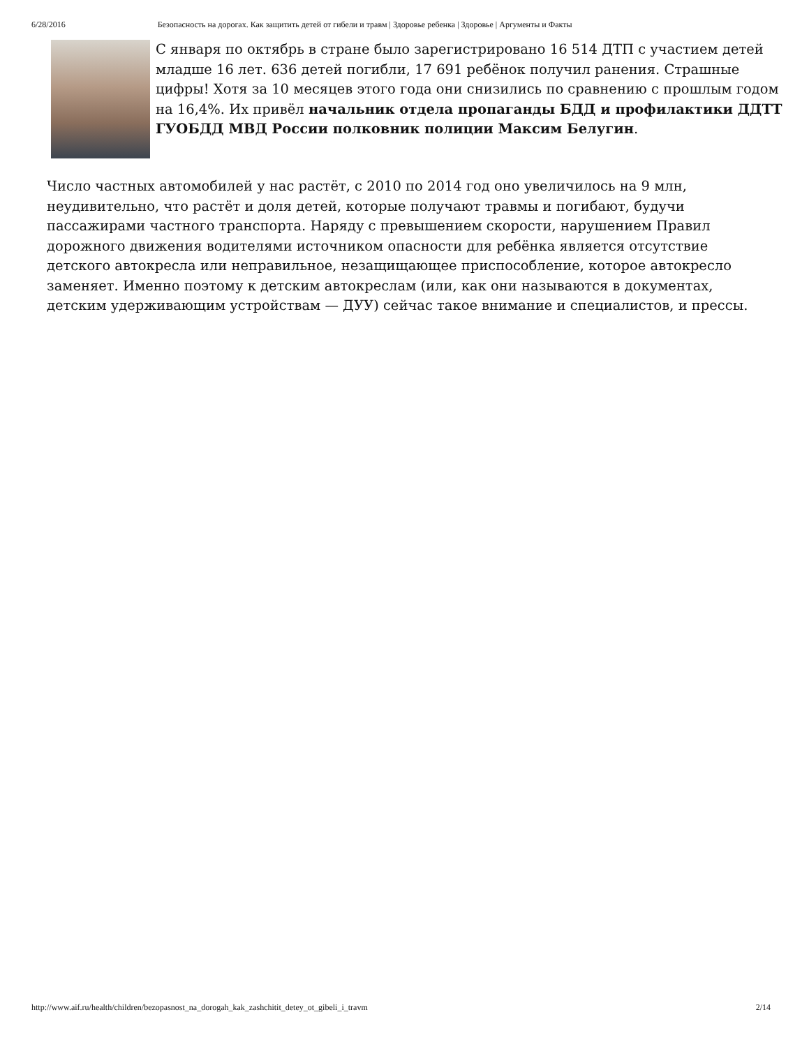6/28/2016 Безопасность на дорогах. Как защитить детей от гибели и травм | Здоровье ребенка | Здоровье | Аргументы и Факты
С января по октябрь в стране было зарегистрировано 16 514 ДТП с участием детей младше 16 лет. 636 детей погибли, 17 691 ребёнок получил ранения. Страшные цифры! Хотя за 10 месяцев этого года они снизились по сравнению с прошлым годом на 16,4%. Их привёл начальник отдела пропаганды БДД и профилактики ДДТТ ГУОБДД МВД России полковник полиции Максим Белугин.
Число частных автомобилей у нас растёт, с 2010 по 2014 год оно увеличилось на 9 млн, неудивительно, что растёт и доля детей, которые получают травмы и погибают, будучи пассажирами частного транспорта. Наряду с превышением скорости, нарушением Правил дорожного движения водителями источником опасности для ребёнка является отсутствие детского автокресла или неправильное, незащищающее приспособление, которое автокресло заменяет. Именно поэтому к детским автокреслам (или, как они называются в документах, детским удерживающим устройствам — ДУУ) сейчас такое внимание и специалистов, и прессы.
http://www.aif.ru/health/children/bezopasnost_na_dorogah_kak_zashchitit_detey_ot_gibeli_i_travm 2/14